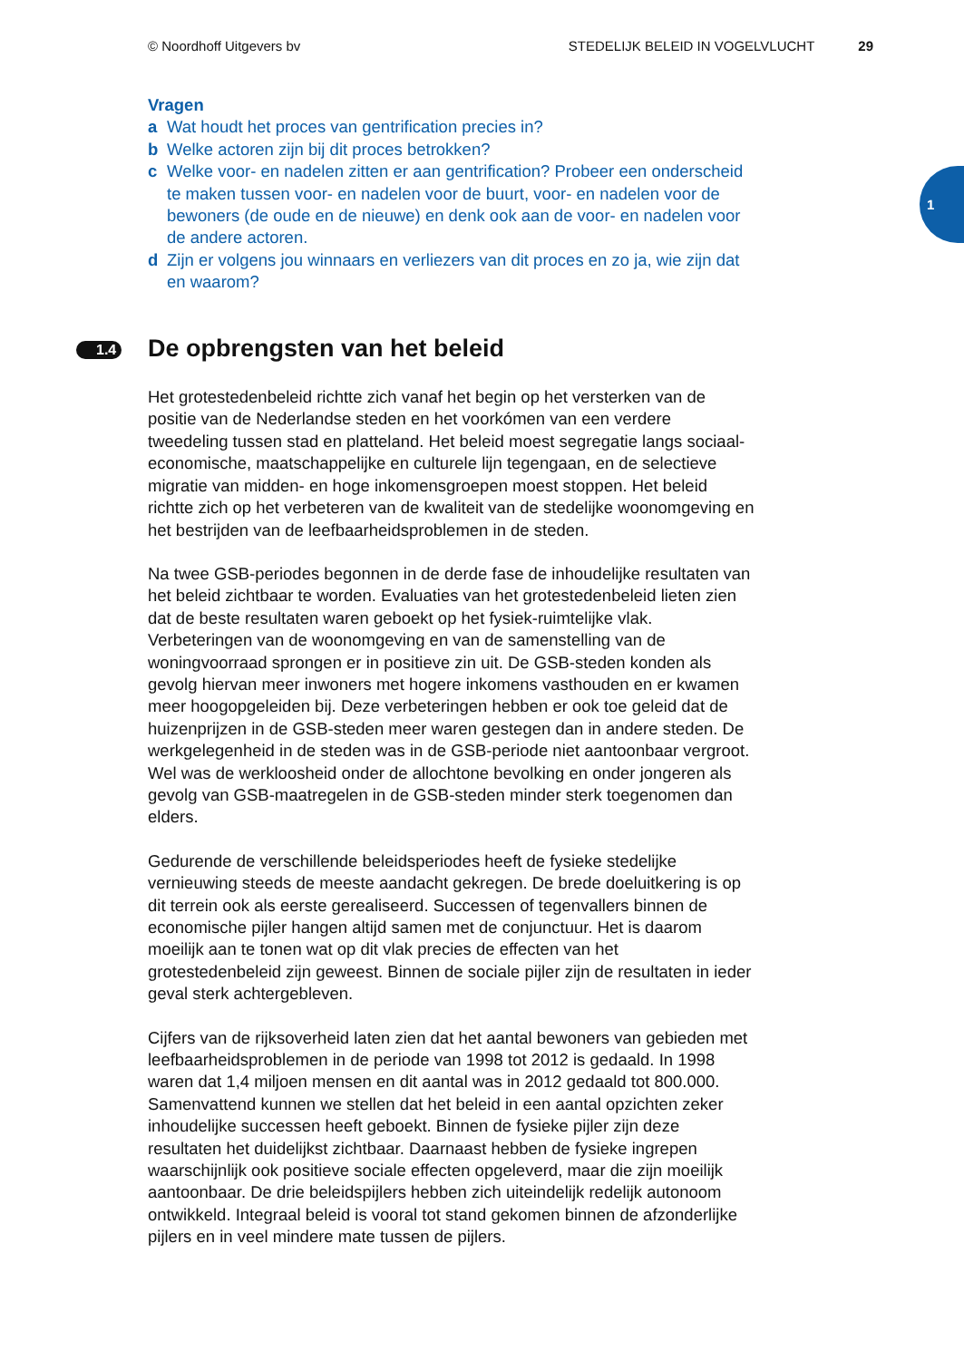© Noordhoff Uitgevers bv STEDELIJK BELEID IN VOGELVLUCHT 29
1
Vragen
a Wat houdt het proces van gentrification precies in?
b Welke actoren zijn bij dit proces betrokken?
c Welke voor- en nadelen zitten er aan gentrification? Probeer een onderscheid te maken tussen voor- en nadelen voor de buurt, voor- en nadelen voor de bewoners (de oude en de nieuwe) en denk ook aan de voor- en nadelen voor de andere actoren.
d Zijn er volgens jou winnaars en verliezers van dit proces en zo ja, wie zijn dat en waarom?
1.4 De opbrengsten van het beleid
Het grotestedenbeleid richtte zich vanaf het begin op het versterken van de positie van de Nederlandse steden en het voorkómen van een verdere tweedeling tussen stad en platteland. Het beleid moest segregatie langs sociaal-economische, maatschappelijke en culturele lijn tegengaan, en de selectieve migratie van midden- en hoge inkomensgroepen moest stoppen. Het beleid richtte zich op het verbeteren van de kwaliteit van de stedelijke woonomgeving en het bestrijden van de leefbaarheidsproblemen in de steden.
Na twee GSB-periodes begonnen in de derde fase de inhoudelijke resultaten van het beleid zichtbaar te worden. Evaluaties van het grotestedenbeleid lieten zien dat de beste resultaten waren geboekt op het fysiek-ruimtelijke vlak. Verbeteringen van de woonomgeving en van de samenstelling van de woningvoorraad sprongen er in positieve zin uit. De GSB-steden konden als gevolg hiervan meer inwoners met hogere inkomens vasthouden en er kwamen meer hoogopgeleiden bij. Deze verbeteringen hebben er ook toe geleid dat de huizenprijzen in de GSB-steden meer waren gestegen dan in andere steden. De werkgelegenheid in de steden was in de GSB-periode niet aantoonbaar vergroot. Wel was de werkloosheid onder de allochtone bevolking en onder jongeren als gevolg van GSB-maatregelen in de GSB-steden minder sterk toegenomen dan elders.
Gedurende de verschillende beleidsperiodes heeft de fysieke stedelijke vernieuwing steeds de meeste aandacht gekregen. De brede doeluitkering is op dit terrein ook als eerste gerealiseerd. Successen of tegenvallers binnen de economische pijler hangen altijd samen met de conjunctuur. Het is daarom moeilijk aan te tonen wat op dit vlak precies de effecten van het grotestedenbeleid zijn geweest. Binnen de sociale pijler zijn de resultaten in ieder geval sterk achtergebleven.
Cijfers van de rijksoverheid laten zien dat het aantal bewoners van gebieden met leefbaarheidsproblemen in de periode van 1998 tot 2012 is gedaald. In 1998 waren dat 1,4 miljoen mensen en dit aantal was in 2012 gedaald tot 800.000.
Samenvattend kunnen we stellen dat het beleid in een aantal opzichten zeker inhoudelijke successen heeft geboekt. Binnen de fysieke pijler zijn deze resultaten het duidelijkst zichtbaar. Daarnaast hebben de fysieke ingrepen waarschijnlijk ook positieve sociale effecten opgeleverd, maar die zijn moeilijk aantoonbaar. De drie beleidspijlers hebben zich uiteindelijk redelijk autonoom ontwikkeld. Integraal beleid is vooral tot stand gekomen binnen de afzonderlijke pijlers en in veel mindere mate tussen de pijlers.